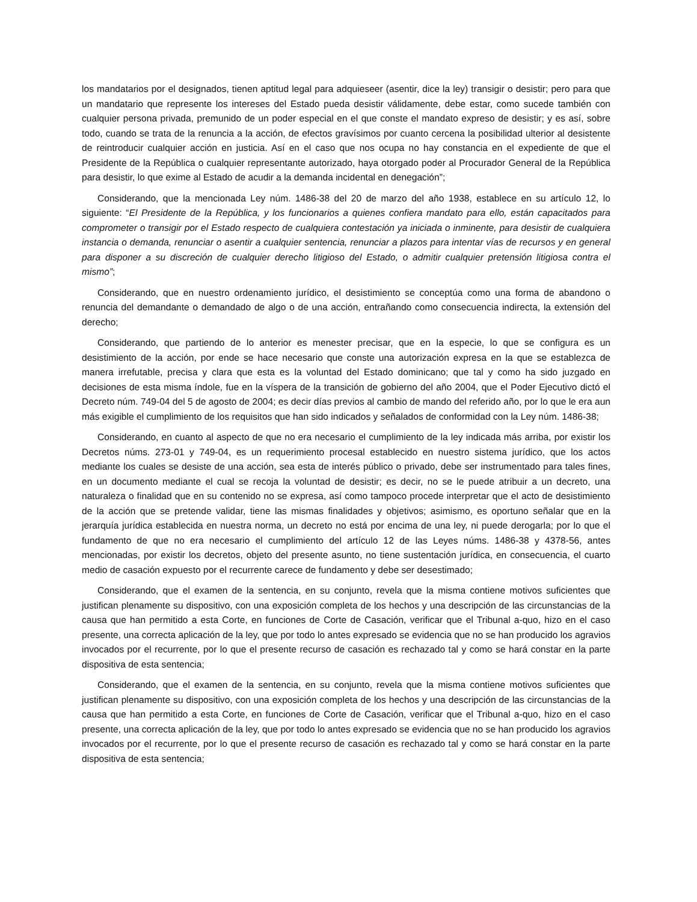los mandatarios por el designados, tienen aptitud legal para adquieseer (asentir, dice la ley) transigir o desistir; pero para que un mandatario que represente los intereses del Estado pueda desistir válidamente, debe estar, como sucede también con cualquier persona privada, premunido de un poder especial en el que conste el mandato expreso de desistir; y es así, sobre todo, cuando se trata de la renuncia a la acción, de efectos gravísimos por cuanto cercena la posibilidad ulterior al desistente de reintroducir cualquier acción en justicia. Así en el caso que nos ocupa no hay constancia en el expediente de que el Presidente de la República o cualquier representante autorizado, haya otorgado poder al Procurador General de la República para desistir, lo que exime al Estado de acudir a la demanda incidental en denegación”;
Considerando, que la mencionada Ley núm. 1486-38 del 20 de marzo del año 1938, establece en su artículo 12, lo siguiente: “El Presidente de la República, y los funcionarios a quienes confiera mandato para ello, están capacitados para comprometer o transigir por el Estado respecto de cualquiera contestación ya iniciada o inminente, para desistir de cualquiera instancia o demanda, renunciar o asentir a cualquier sentencia, renunciar a plazos para intentar vías de recursos y en general para disponer a su discreción de cualquier derecho litigioso del Estado, o admitir cualquier pretensión litigiosa contra el mismo”;
Considerando, que en nuestro ordenamiento jurídico, el desistimiento se conceptúa como una forma de abandono o renuncia del demandante o demandado de algo o de una acción, entrañando como consecuencia indirecta, la extensión del derecho;
Considerando, que partiendo de lo anterior es menester precisar, que en la especie, lo que se configura es un desistimiento de la acción, por ende se hace necesario que conste una autorización expresa en la que se establezca de manera irrefutable, precisa y clara que esta es la voluntad del Estado dominicano; que tal y como ha sido juzgado en decisiones de esta misma índole, fue en la víspera de la transición de gobierno del año 2004, que el Poder Ejecutivo dictó el Decreto núm. 749-04 del 5 de agosto de 2004; es decir días previos al cambio de mando del referido año, por lo que le era aun más exigible el cumplimiento de los requisitos que han sido indicados y señalados de conformidad con la Ley núm. 1486-38;
Considerando, en cuanto al aspecto de que no era necesario el cumplimiento de la ley indicada más arriba, por existir los Decretos núms. 273-01 y 749-04, es un requerimiento procesal establecido en nuestro sistema jurídico, que los actos mediante los cuales se desiste de una acción, sea esta de interés público o privado, debe ser instrumentado para tales fines, en un documento mediante el cual se recoja la voluntad de desistir; es decir, no se le puede atribuir a un decreto, una naturaleza o finalidad que en su contenido no se expresa, así como tampoco procede interpretar que el acto de desistimiento de la acción que se pretende validar, tiene las mismas finalidades y objetivos; asimismo, es oportuno señalar que en la jerarquía jurídica establecida en nuestra norma, un decreto no está por encima de una ley, ni puede derogarla; por lo que el fundamento de que no era necesario el cumplimiento del artículo 12 de las Leyes núms. 1486-38 y 4378-56, antes mencionadas, por existir los decretos, objeto del presente asunto, no tiene sustentación jurídica, en consecuencia, el cuarto medio de casación expuesto por el recurrente carece de fundamento y debe ser desestimado;
Considerando, que el examen de la sentencia, en su conjunto, revela que la misma contiene motivos suficientes que justifican plenamente su dispositivo, con una exposición completa de los hechos y una descripción de las circunstancias de la causa que han permitido a esta Corte, en funciones de Corte de Casación, verificar que el Tribunal a-quo, hizo en el caso presente, una correcta aplicación de la ley, que por todo lo antes expresado se evidencia que no se han producido los agravios invocados por el recurrente, por lo que el presente recurso de casación es rechazado tal y como se hará constar en la parte dispositiva de esta sentencia;
Considerando, que el examen de la sentencia, en su conjunto, revela que la misma contiene motivos suficientes que justifican plenamente su dispositivo, con una exposición completa de los hechos y una descripción de las circunstancias de la causa que han permitido a esta Corte, en funciones de Corte de Casación, verificar que el Tribunal a-quo, hizo en el caso presente, una correcta aplicación de la ley, que por todo lo antes expresado se evidencia que no se han producido los agravios invocados por el recurrente, por lo que el presente recurso de casación es rechazado tal y como se hará constar en la parte dispositiva de esta sentencia;